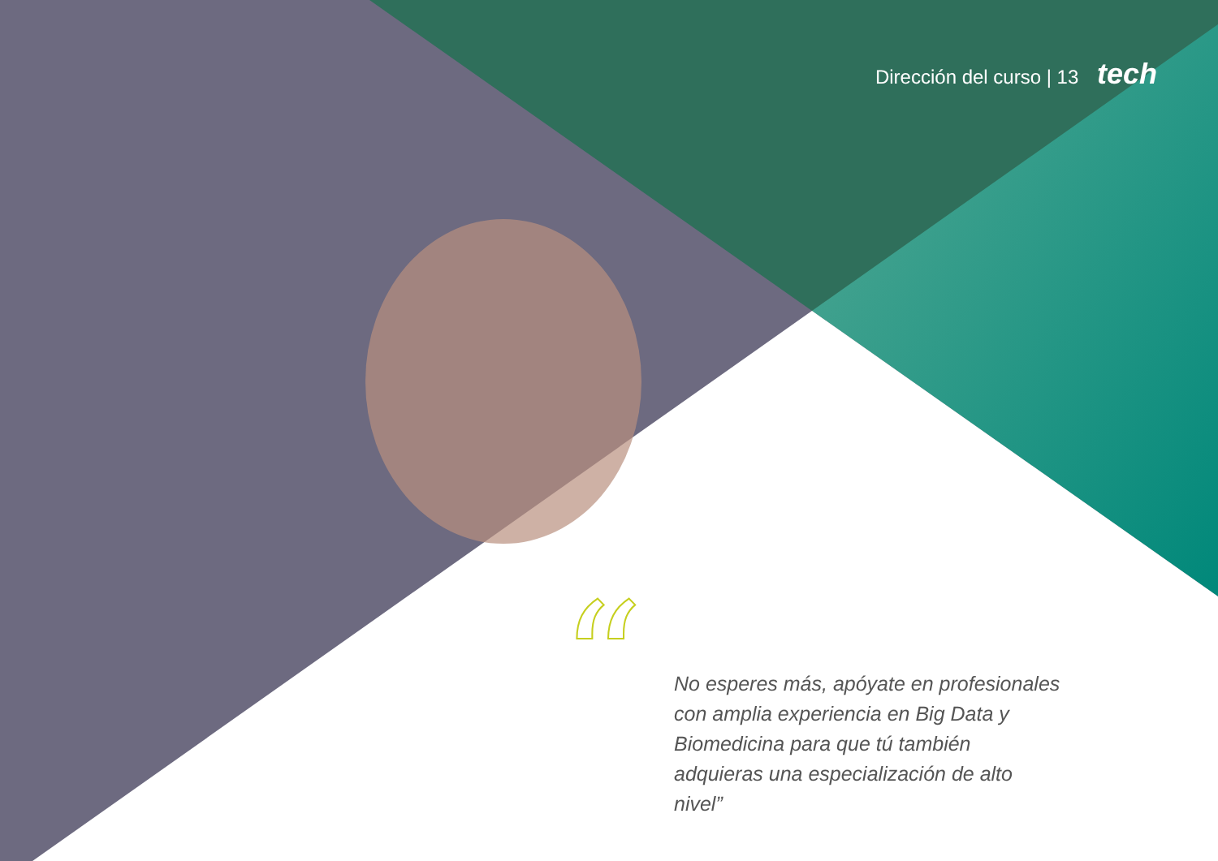Dirección del curso | 13 tech
“
No esperes más, apóyate en profesionales con amplia experiencia en Big Data y Biomedicina para que tú también adquieras una especialización de alto nivel”